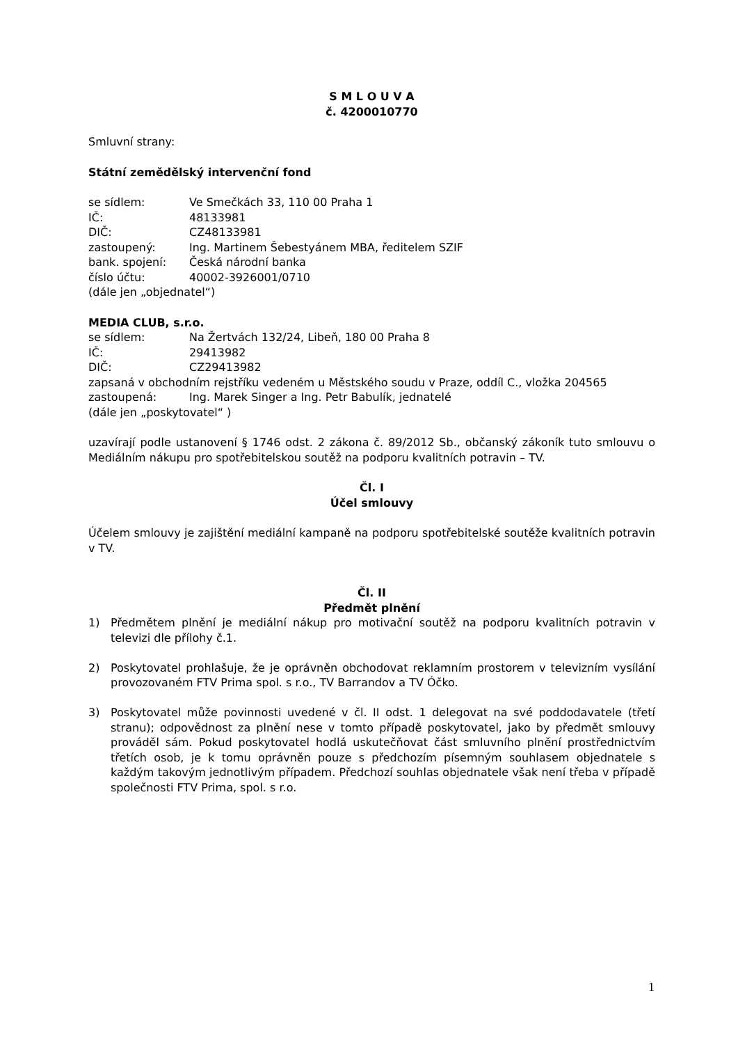S M L O U V A
č. 4200010770
Smluvní strany:
Státní zemědělský intervenční fond
se sídlem: Ve Smečkách 33, 110 00 Praha 1
IČ: 48133981
DIČ: CZ48133981
zastoupený: Ing. Martinem Šebestyánem MBA, ředitelem SZIF
bank. spojení: Česká národní banka
číslo účtu: 40002-3926001/0710
(dále jen „objednatel“)
MEDIA CLUB, s.r.o.
se sídlem: Na Žertvách 132/24, Libeň, 180 00 Praha 8
IČ: 29413982
DIČ: CZ29413982
zapsaná v obchodním rejstříku vedeném u Městského soudu v Praze, oddíl C., vložka 204565
zastoupená: Ing. Marek Singer a Ing. Petr Babulík, jednatelé
(dále jen „poskytovatel“ )
uzavírají podle ustanovení § 1746 odst. 2 zákona č. 89/2012 Sb., občanský zákoník tuto smlouvu o Mediálním nákupu pro spotřebitelskou soutěž na podporu kvalitních potravin – TV.
Čl. I
Účel smlouvy
Účelem smlouvy je zajištění mediální kampaně na podporu spotřebitelské soutěže kvalitních potravin v TV.
Čl. II
Předmět plnění
1) Předmětem plnění je mediální nákup pro motivační soutěž na podporu kvalitních potravin v televizi dle přílohy č.1.
2) Poskytovatel prohlašuje, že je oprávněn obchodovat reklamním prostorem v televizním vysílání provozovaném FTV Prima spol. s r.o., TV Barrandov a TV Óčko.
3) Poskytovatel může povinnosti uvedené v čl. II odst. 1 delegovat na své poddodavatele (třetí stranu); odpovědnost za plnění nese v tomto případě poskytovatel, jako by předmět smlouvy prováděl sám. Pokud poskytovatel hodlá uskutečňovat část smluvního plnění prostřednictvím třetích osob, je k tomu oprávněn pouze s předchozím písemným souhlasem objednatele s každým takovým jednotlivým případem. Předchozí souhlas objednatele však není třeba v případě společnosti FTV Prima, spol. s r.o.
1